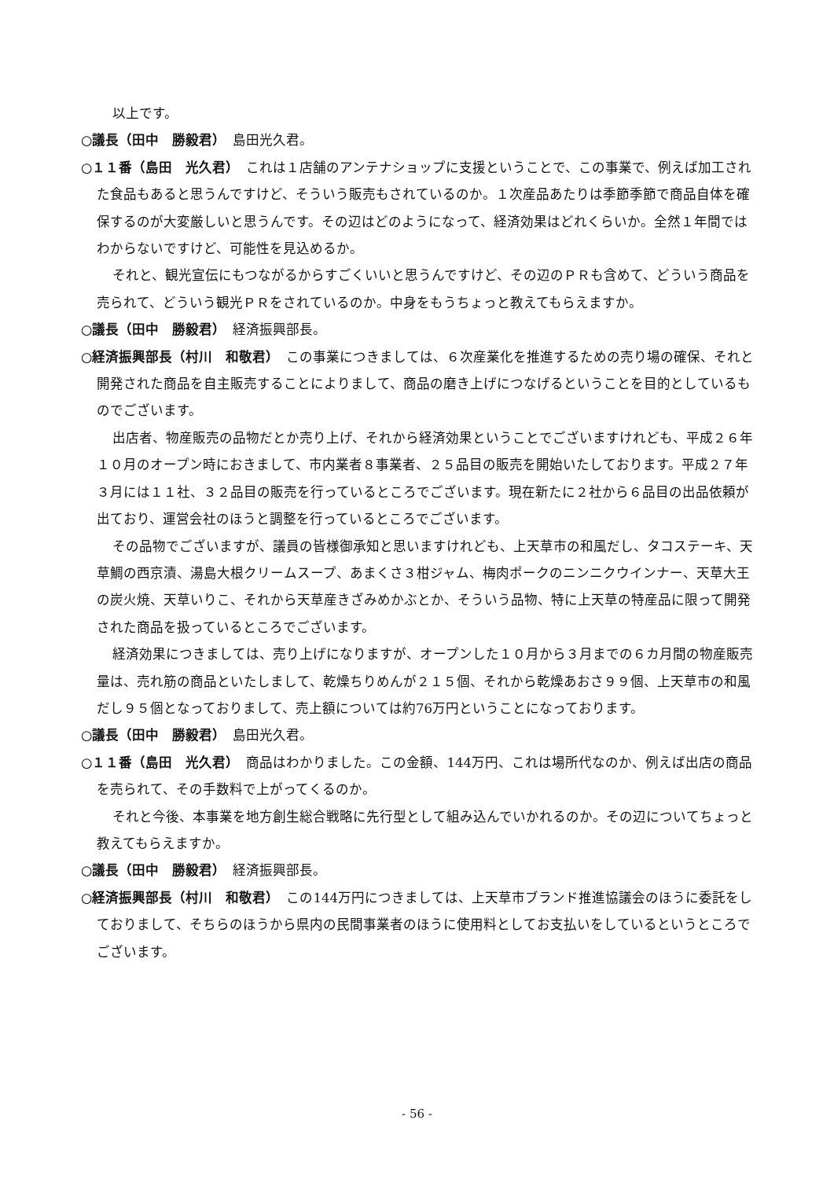以上です。
○議長（田中　勝毅君）　島田光久君。
○１１番（島田　光久君）　これは１店舗のアンテナショップに支援ということで、この事業で、例えば加工された食品もあると思うんですけど、そういう販売もされているのか。１次産品あたりは季節季節で商品自体を確保するのが大変厳しいと思うんです。その辺はどのようになって、経済効果はどれくらいか。全然１年間ではわからないですけど、可能性を見込めるか。
それと、観光宣伝にもつながるからすごくいいと思うんですけど、その辺のＰＲも含めて、どういう商品を売られて、どういう観光ＰＲをされているのか。中身をもうちょっと教えてもらえますか。
○議長（田中　勝毅君）　経済振興部長。
○経済振興部長（村川　和敬君）　この事業につきましては、６次産業化を推進するための売り場の確保、それと開発された商品を自主販売することによりまして、商品の磨き上げにつなげるということを目的としているものでございます。
出店者、物産販売の品物だとか売り上げ、それから経済効果ということでございますけれども、平成２６年１０月のオープン時におきまして、市内業者８事業者、２５品目の販売を開始いたしております。平成２７年３月には１１社、３２品目の販売を行っているところでございます。現在新たに２社から６品目の出品依頼が出ており、運営会社のほうと調整を行っているところでございます。
その品物でございますが、議員の皆様御承知と思いますけれども、上天草市の和風だし、タコステーキ、天草鯛の西京漬、湯島大根クリームスープ、あまくさ３柑ジャム、梅肉ポークのニンニクウインナー、天草大王の炭火焼、天草いりこ、それから天草産きざみめかぶとか、そういう品物、特に上天草の特産品に限って開発された商品を扱っているところでございます。
経済効果につきましては、売り上げになりますが、オープンした１０月から３月までの６カ月間の物産販売量は、売れ筋の商品といたしまして、乾燥ちりめんが２１５個、それから乾燥あおさ９９個、上天草市の和風だし９５個となっておりまして、売上額については約76万円ということになっております。
○議長（田中　勝毅君）　島田光久君。
○１１番（島田　光久君）　商品はわかりました。この金額、144万円、これは場所代なのか、例えば出店の商品を売られて、その手数料で上がってくるのか。
それと今後、本事業を地方創生総合戦略に先行型として組み込んでいかれるのか。その辺についてちょっと教えてもらえますか。
○議長（田中　勝毅君）　経済振興部長。
○経済振興部長（村川　和敬君）　この144万円につきましては、上天草市ブランド推進協議会のほうに委託をしておりまして、そちらのほうから県内の民間事業者のほうに使用料としてお支払いをしているというところでございます。
- 56 -